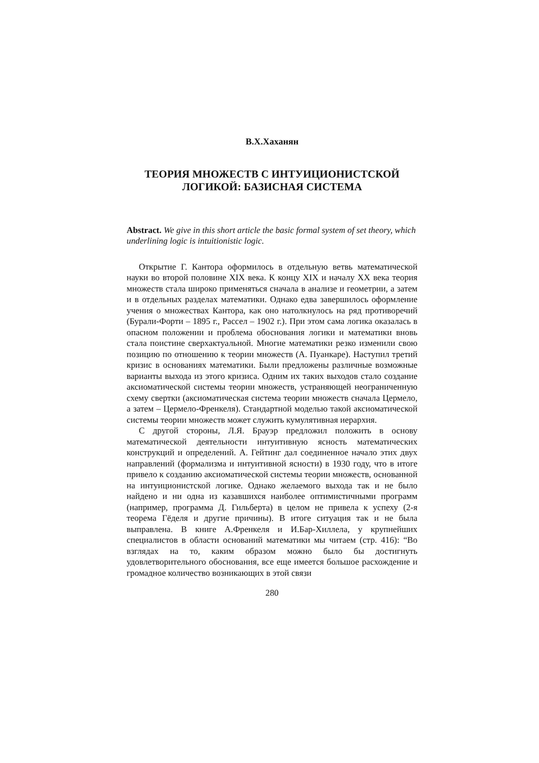В.Х.Хаханян
ТЕОРИЯ МНОЖЕСТВ С ИНТУИЦИОНИСТСКОЙ
ЛОГИКОЙ: БАЗИСНАЯ СИСТЕМА
Abstract. We give in this short article the basic formal system of set theory, which underlining logic is intuitionistic logic.
Открытие Г. Кантора оформилось в отдельную ветвь математической науки во второй половине XIX века. К концу XIX и началу XX века теория множеств стала широко применяться сначала в анализе и геометрии, а затем и в отдельных разделах математики. Однако едва завершилось оформление учения о множествах Кантора, как оно натолкнулось на ряд противоречий (Бурали-Форти – 1895 г., Рассел – 1902 г.). При этом сама логика оказалась в опасном положении и проблема обоснования логики и математики вновь стала поистине сверхактуальной. Многие математики резко изменили свою позицию по отношению к теории множеств (А. Пуанкаре). Наступил третий кризис в основаниях математики. Были предложены различные возможные варианты выхода из этого кризиса. Одним их таких выходов стало создание аксиоматической системы теории множеств, устраняющей неограниченную схему свертки (аксиоматическая система теории множеств сначала Цермело, а затем – Цермело-Френкеля). Стандартной моделью такой аксиоматической системы теории множеств может служить кумулятивная иерархия.
С другой стороны, Л.Я. Брауэр предложил положить в основу математической деятельности интуитивную ясность математических конструкций и определений. А. Гейтинг дал соединенное начало этих двух направлений (формализма и интуитивной ясности) в 1930 году, что в итоге привело к созданию аксиоматической системы теории множеств, основанной на интуиционистской логике. Однако желаемого выхода так и не было найдено и ни одна из казавшихся наиболее оптимистичными программ (например, программа Д. Гильберта) в целом не привела к успеху (2-я теорема Гёделя и другие причины). В итоге ситуация так и не была выправлена. В книге А.Френкеля и И.Бар-Хиллела, у крупнейших специалистов в области оснований математики мы читаем (стр. 416): “Во взглядах на то, каким образом можно было бы достигнуть удовлетворительного обоснования, все еще имеется большое расхождение и громадное количество возникающих в этой связи
280